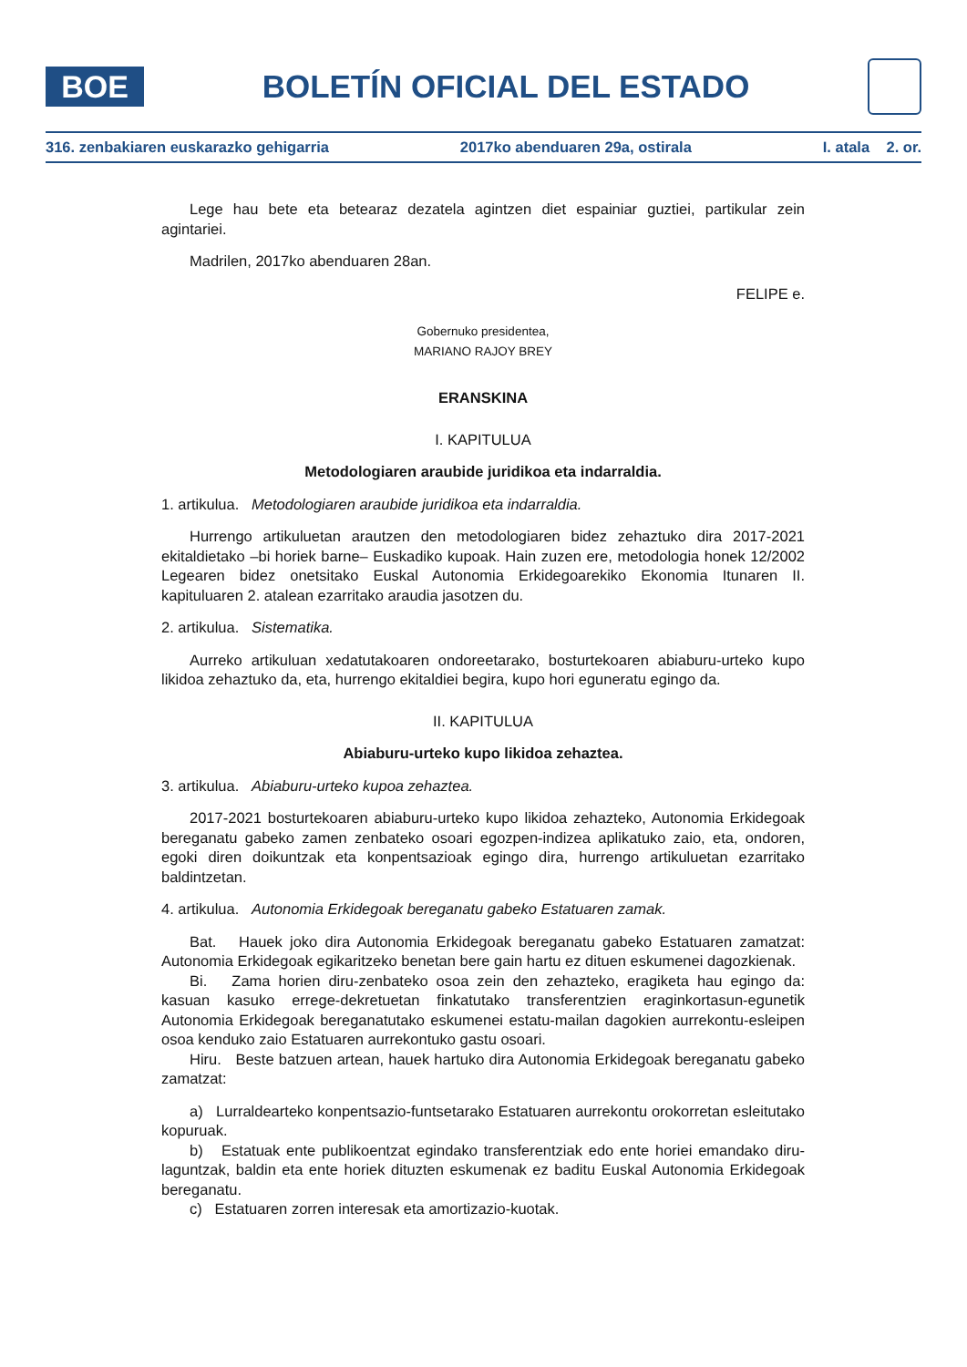BOE
BOLETÍN OFICIAL DEL ESTADO
316. zenbakiaren euskarazko gehigarria 2017ko abenduaren 29a, ostirala I. atala 2. or.
Lege hau bete eta betearaz dezatela agintzen diet espainiar guztiei, partikular zein agintariei.
Madrilen, 2017ko abenduaren 28an.
FELIPE e.
Gobernuko presidentea,
MARIANO RAJOY BREY
ERANSKINA
I. KAPITULUA
Metodologiaren araubide juridikoa eta indarraldia.
1. artikulua. Metodologiaren araubide juridikoa eta indarraldia.
Hurrengo artikuluetan arautzen den metodologiaren bidez zehaztuko dira 2017-2021 ekitaldietako –bi horiek barne– Euskadiko kupoak. Hain zuzen ere, metodologia honek 12/2002 Legearen bidez onetsitako Euskal Autonomia Erkidegoarekiko Ekonomia Itunaren II. kapituluaren 2. atalean ezarritako araudia jasotzen du.
2. artikulua. Sistematika.
Aurreko artikuluan xedatutakoaren ondoreetarako, bosturtekoaren abiaburu-urteko kupo likidoa zehaztuko da, eta, hurrengo ekitaldiei begira, kupo hori eguneratu egingo da.
II. KAPITULUA
Abiaburu-urteko kupo likidoa zehaztea.
3. artikulua. Abiaburu-urteko kupoa zehaztea.
2017-2021 bosturtekoaren abiaburu-urteko kupo likidoa zehazteko, Autonomia Erkidegoak bereganatu gabeko zamen zenbateko osoari egozpen-indizea aplikatuko zaio, eta, ondoren, egoki diren doikuntzak eta konpentsazioak egingo dira, hurrengo artikuluetan ezarritako baldintzetan.
4. artikulua. Autonomia Erkidegoak bereganatu gabeko Estatuaren zamak.
Bat. Hauek joko dira Autonomia Erkidegoak bereganatu gabeko Estatuaren zamatzat: Autonomia Erkidegoak egikaritzeko benetan bere gain hartu ez dituen eskumenei dagozkienak.
Bi. Zama horien diru-zenbateko osoa zein den zehazteko, eragiketa hau egingo da: kasuan kasuko errege-dekretuetan finkatutako transferentzien eraginkortasun-egunetik Autonomia Erkidegoak bereganatutako eskumenei estatu-mailan dagokien aurrekontu-esleipen osoa kenduko zaio Estatuaren aurrekontuko gastu osoari.
Hiru. Beste batzuen artean, hauek hartuko dira Autonomia Erkidegoak bereganatu gabeko zamatzat:
a) Lurraldearteko konpentsazio-funtsetarako Estatuaren aurrekontu orokorretan esleitutako kopuruak.
b) Estatuak ente publikoentzat egindako transferentziak edo ente horiei emandako diru-laguntzak, baldin eta ente horiek dituzten eskumenak ez baditu Euskal Autonomia Erkidegoak bereganatu.
c) Estatuaren zorren interesak eta amortizazio-kuotak.